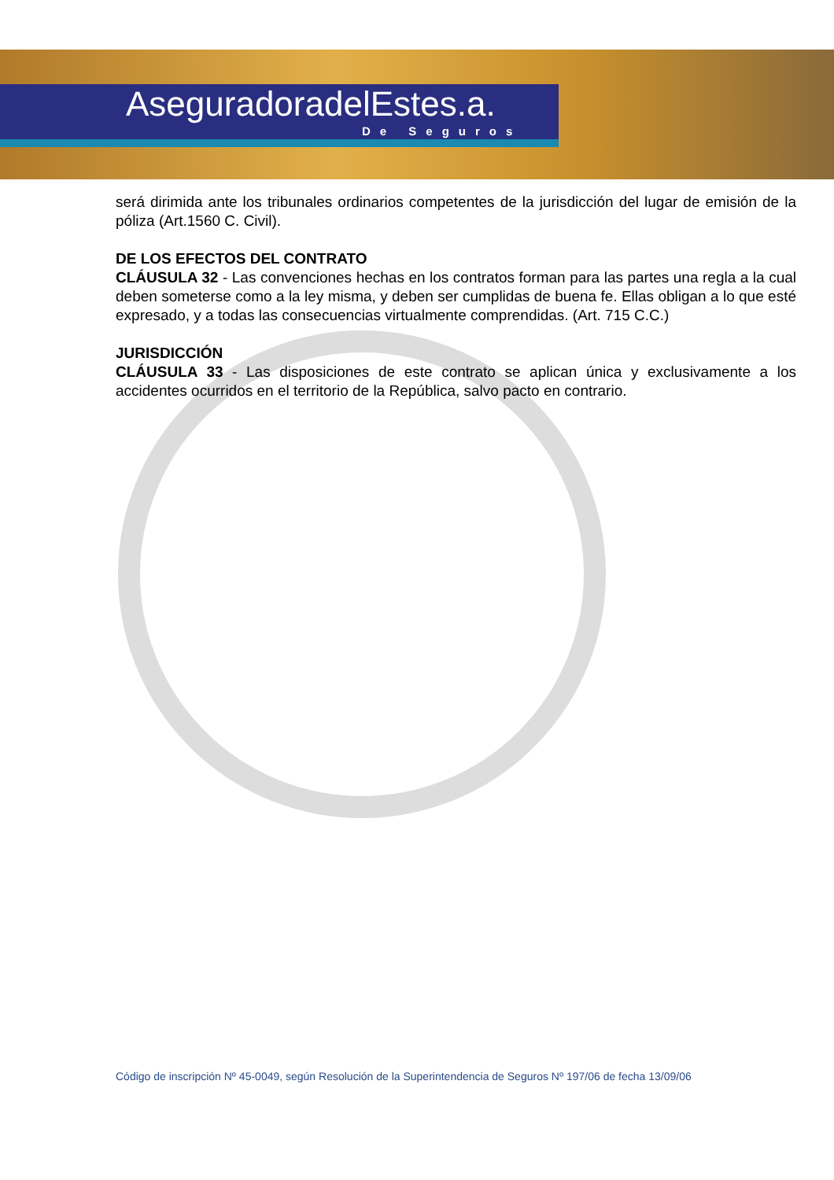AseguradoradelEstes.a.
De Seguros
será dirimida ante los tribunales ordinarios competentes de la jurisdicción del lugar de emisión de la póliza (Art.1560 C. Civil).
DE LOS EFECTOS DEL CONTRATO
CLÁUSULA 32 - Las convenciones hechas en los contratos forman para las partes una regla a la cual deben someterse como a la ley misma, y deben ser cumplidas de buena fe. Ellas obligan a lo que esté expresado, y a todas las consecuencias virtualmente comprendidas. (Art. 715 C.C.)
JURISDICCIÓN
CLÁUSULA 33 - Las disposiciones de este contrato se aplican única y exclusivamente a los accidentes ocurridos en el territorio de la República, salvo pacto en contrario.
Código de inscripción Nº 45-0049, según Resolución de la Superintendencia de Seguros Nº 197/06 de fecha 13/09/06